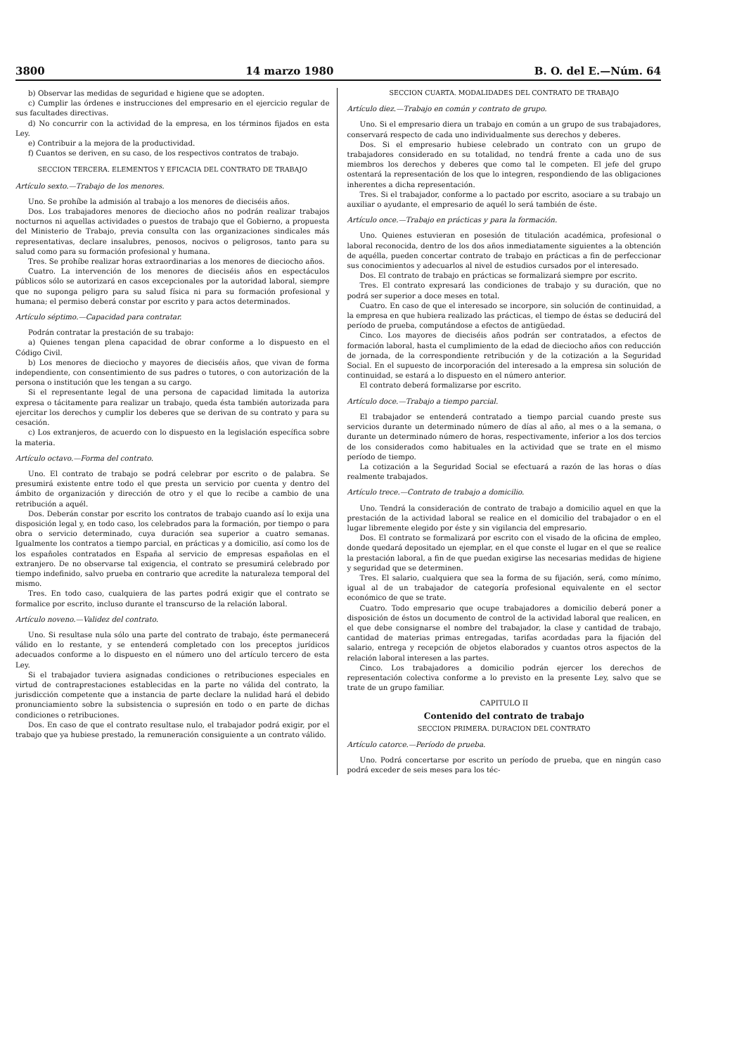3800 14 marzo 1980 B. O. del E.—Núm. 64
b) Observar las medidas de seguridad e higiene que se adopten.
c) Cumplir las órdenes e instrucciones del empresario en el ejercicio regular de sus facultades directivas.
d) No concurrir con la actividad de la empresa, en los términos fijados en esta Ley.
e) Contribuir a la mejora de la productividad.
f) Cuantos se deriven, en su caso, de los respectivos contratos de trabajo.
SECCION TERCERA. ELEMENTOS Y EFICACIA DEL CONTRATO DE TRABAJO
Artículo sexto.—Trabajo de los menores.
Uno. Se prohíbe la admisión al trabajo a los menores de dieciséis años.
Dos. Los trabajadores menores de dieciocho años no podrán realizar trabajos nocturnos ni aquellas actividades o puestos de trabajo que el Gobierno, a propuesta del Ministerio de Trabajo, previa consulta con las organizaciones sindicales más representativas, declare insalubres, penosos, nocivos o peligrosos, tanto para su salud como para su formación profesional y humana.
Tres. Se prohíbe realizar horas extraordinarias a los menores de dieciocho años.
Cuatro. La intervención de los menores de dieciséis años en espectáculos públicos sólo se autorizará en casos excepcionales por la autoridad laboral, siempre que no suponga peligro para su salud física ni para su formación profesional y humana; el permiso deberá constar por escrito y para actos determinados.
Artículo séptimo.—Capacidad para contratar.
Podrán contratar la prestación de su trabajo:
a) Quienes tengan plena capacidad de obrar conforme a lo dispuesto en el Código Civil.
b) Los menores de dieciocho y mayores de dieciséis años, que vivan de forma independiente, con consentimiento de sus padres o tutores, o con autorización de la persona o institución que les tengan a su cargo.
Si el representante legal de una persona de capacidad limitada la autoriza expresa o tácitamente para realizar un trabajo, queda ésta también autorizada para ejercitar los derechos y cumplir los deberes que se derivan de su contrato y para su cesación.
c) Los extranjeros, de acuerdo con lo dispuesto en la legislación específica sobre la materia.
Artículo octavo.—Forma del contrato.
Uno. El contrato de trabajo se podrá celebrar por escrito o de palabra. Se presumirá existente entre todo el que presta un servicio por cuenta y dentro del ámbito de organización y dirección de otro y el que lo recibe a cambio de una retribución a aquél.
Dos. Deberán constar por escrito los contratos de trabajo cuando así lo exija una disposición legal y, en todo caso, los celebrados para la formación, por tiempo o para obra o servicio determinado, cuya duración sea superior a cuatro semanas. Igualmente los contratos a tiempo parcial, en prácticas y a domicilio, así como los de los españoles contratados en España al servicio de empresas españolas en el extranjero. De no observarse tal exigencia, el contrato se presumirá celebrado por tiempo indefinido, salvo prueba en contrario que acredite la naturaleza temporal del mismo.
Tres. En todo caso, cualquiera de las partes podrá exigir que el contrato se formalice por escrito, incluso durante el transcurso de la relación laboral.
Artículo noveno.—Validez del contrato.
Uno. Si resultase nula sólo una parte del contrato de trabajo, éste permanecerá válido en lo restante, y se entenderá completado con los preceptos jurídicos adecuados conforme a lo dispuesto en el número uno del artículo tercero de esta Ley.
Si el trabajador tuviera asignadas condiciones o retribuciones especiales en virtud de contraprestaciones establecidas en la parte no válida del contrato, la jurisdicción competente que a instancia de parte declare la nulidad hará el debido pronunciamiento sobre la subsistencia o supresión en todo o en parte de dichas condiciones o retribuciones.
Dos. En caso de que el contrato resultase nulo, el trabajador podrá exigir, por el trabajo que ya hubiese prestado, la remuneración consiguiente a un contrato válido.
SECCION CUARTA. MODALIDADES DEL CONTRATO DE TRABAJO
Artículo diez.—Trabajo en común y contrato de grupo.
Uno. Si el empresario diera un trabajo en común a un grupo de sus trabajadores, conservará respecto de cada uno individualmente sus derechos y deberes.
Dos. Si el empresario hubiese celebrado un contrato con un grupo de trabajadores considerado en su totalidad, no tendrá frente a cada uno de sus miembros los derechos y deberes que como tal le competen. El jefe del grupo ostentará la representación de los que lo integren, respondiendo de las obligaciones inherentes a dicha representación.
Tres. Si el trabajador, conforme a lo pactado por escrito, asociare a su trabajo un auxiliar o ayudante, el empresario de aquél lo será también de éste.
Artículo once.—Trabajo en prácticas y para la formación.
Uno. Quienes estuvieran en posesión de titulación académica, profesional o laboral reconocida, dentro de los dos años inmediatamente siguientes a la obtención de aquélla, pueden concertar contrato de trabajo en prácticas a fin de perfeccionar sus conocimientos y adecuarlos al nivel de estudios cursados por el interesado.
Dos. El contrato de trabajo en prácticas se formalizará siempre por escrito.
Tres. El contrato expresará las condiciones de trabajo y su duración, que no podrá ser superior a doce meses en total.
Cuatro. En caso de que el interesado se incorpore, sin solución de continuidad, a la empresa en que hubiera realizado las prácticas, el tiempo de éstas se deducirá del período de prueba, computándose a efectos de antigüedad.
Cinco. Los mayores de dieciséis años podrán ser contratados, a efectos de formación laboral, hasta el cumplimiento de la edad de dieciocho años con reducción de jornada, de la correspondiente retribución y de la cotización a la Seguridad Social. En el supuesto de incorporación del interesado a la empresa sin solución de continuidad, se estará a lo dispuesto en el número anterior.
El contrato deberá formalizarse por escrito.
Artículo doce.—Trabajo a tiempo parcial.
El trabajador se entenderá contratado a tiempo parcial cuando preste sus servicios durante un determinado número de días al año, al mes o a la semana, o durante un determinado número de horas, respectivamente, inferior a los dos tercios de los considerados como habituales en la actividad que se trate en el mismo período de tiempo.
La cotización a la Seguridad Social se efectuará a razón de las horas o días realmente trabajados.
Artículo trece.—Contrato de trabajo a domicilio.
Uno. Tendrá la consideración de contrato de trabajo a domicilio aquel en que la prestación de la actividad laboral se realice en el domicilio del trabajador o en el lugar libremente elegido por éste y sin vigilancia del empresario.
Dos. El contrato se formalizará por escrito con el visado de la oficina de empleo, donde quedará depositado un ejemplar, en el que conste el lugar en el que se realice la prestación laboral, a fin de que puedan exigirse las necesarias medidas de higiene y seguridad que se determinen.
Tres. El salario, cualquiera que sea la forma de su fijación, será, como mínimo, igual al de un trabajador de categoría profesional equivalente en el sector económico de que se trate.
Cuatro. Todo empresario que ocupe trabajadores a domicilio deberá poner a disposición de éstos un documento de control de la actividad laboral que realicen, en el que debe consignarse el nombre del trabajador, la clase y cantidad de trabajo, cantidad de materias primas entregadas, tarifas acordadas para la fijación del salario, entrega y recepción de objetos elaborados y cuantos otros aspectos de la relación laboral interesen a las partes.
Cinco. Los trabajadores a domicilio podrán ejercer los derechos de representación colectiva conforme a lo previsto en la presente Ley, salvo que se trate de un grupo familiar.
CAPITULO II
Contenido del contrato de trabajo
SECCION PRIMERA. DURACION DEL CONTRATO
Artículo catorce.—Período de prueba.
Uno. Podrá concertarse por escrito un período de prueba, que en ningún caso podrá exceder de seis meses para los téc-